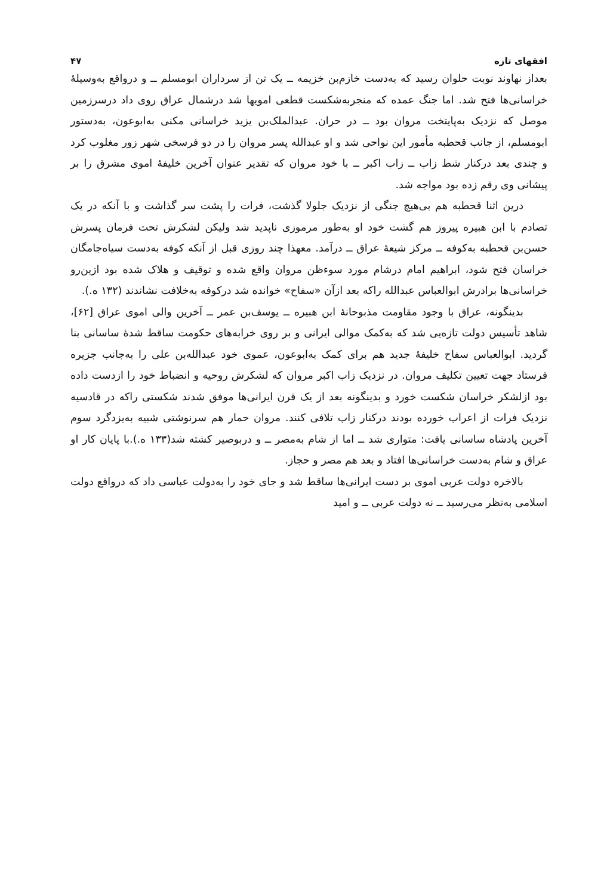افقهای تازه ۴۷
بعداز نهاوند نوبت حلوان رسید که به‌دست خازم‌بن خزیمه ــ یک تن از سرداران ابومسلم ــ و درواقع به‌وسیلهٔ خراسانی‌ها فتح شد. اما جنگ عمده که منجربه‌شکست قطعی امویها شد درشمال عراق روی داد درسرزمین موصل که نزدیک به‌پایتخت مروان بود ــ در حران. عبدالملک‌بن یزید خراسانی مکنی به‌ابوعون، به‌دستور ابومسلم، از جانب قحطبه مأمور این نواحی شد و او عبدالله پسر مروان را در دو فرسخی شهر زور مغلوب کرد و چندی بعد درکنار شط زاب ــ زاب اکبر ــ با خود مروان که تقدیر عنوان آخرین خلیفهٔ اموی مشرق را بر پیشانی وی رقم زده بود مواجه شد.
درین اثنا قحطبه هم بی‌هیچ جنگی از نزدیک جلولا گذشت، فرات را پشت سر گذاشت و با آنکه در یک تصادم با ابن هبیره پیروز هم گشت خود او به‌طور مرموزی ناپدید شد ولیکن لشکرش تحت فرمان پسرش حسن‌بن قحطبه به‌کوفه ــ مرکز شیعهٔ عراق ــ درآمد. معهذا چند روزی قبل از آنکه کوفه به‌دست سیاه‌جامگان خراسان فتح شود، ابراهیم امام درشام مورد سوءظن مروان واقع شده و توقیف و هلاک شده بود ازین‌رو خراسانی‌ها برادرش ابوالعباس عبدالله راکه بعد ازآن «سفاح» خوانده شد درکوفه به‌خلافت نشاندند (۱۳۲ ه.).
بدینگونه، عراق با وجود مقاومت مذبوحانهٔ ابن هبیره ــ یوسف‌بن عمر ــ آخرین والی اموی عراق [۶۲]، شاهد تأسیس دولت تازه‌یی شد که به‌کمک موالی ایرانی و بر روی خرابه‌های حکومت ساقط شدهٔ ساسانی بنا گردید. ابوالعباس سفاح خلیفهٔ جدید هم برای کمک به‌ابوعون، عموی خود عبدالله‌بن علی را به‌جانب جزیره فرستاد جهت تعیین تکلیف مروان. در نزدیک زاب اکبر مروان که لشکرش روحیه و انضباط خود را ازدست داده بود ازلشکر خراسان شکست خورد و بدینگونه بعد از یک قرن ایرانی‌ها موفق شدند شکستی راکه در قادسیه نزدیک فرات از اعراب خورده بودند درکنار زاب تلافی کنند. مروان حمار هم سرنوشتی شبیه به‌یزدگرد سوم آخرین پادشاه ساسانی یافت: متواری شد ــ اما از شام به‌مصر ــ و دربوصیر کشته شد(۱۳۳ ه.).با پایان کار او عراق و شام به‌دست خراسانی‌ها افتاد و بعد هم مصر و حجاز.
بالاخره دولت عربی اموی بر دست ایرانی‌ها ساقط شد و جای خود را به‌دولت عباسی داد که درواقع دولت اسلامی به‌نظر می‌رسید ــ نه دولت عربی ــ و امید